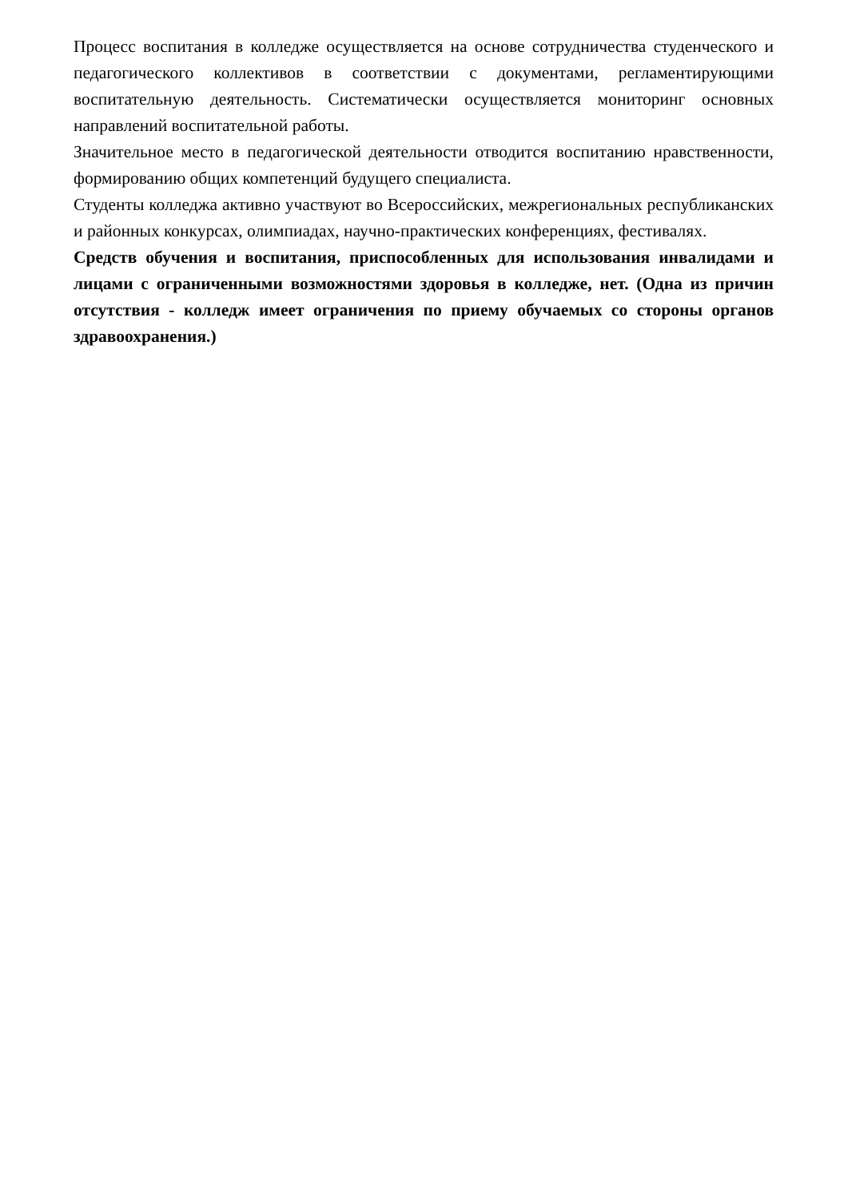Процесс воспитания в колледже осуществляется на основе сотрудничества студенческого и педагогического коллективов в соответствии с документами, регламентирующими воспитательную деятельность. Систематически осуществляется мониторинг основных направлений воспитательной работы.
Значительное место в педагогической деятельности отводится воспитанию нравственности, формированию общих компетенций будущего специалиста.
Студенты колледжа активно участвуют во Всероссийских, межрегиональных республиканских и районных конкурсах, олимпиадах, научно-практических конференциях, фестивалях.
Средств обучения и воспитания, приспособленных для использования инвалидами и лицами с ограниченными возможностями здоровья в колледже, нет. (Одна из причин отсутствия - колледж имеет ограничения по приему обучаемых со стороны органов здравоохранения.)